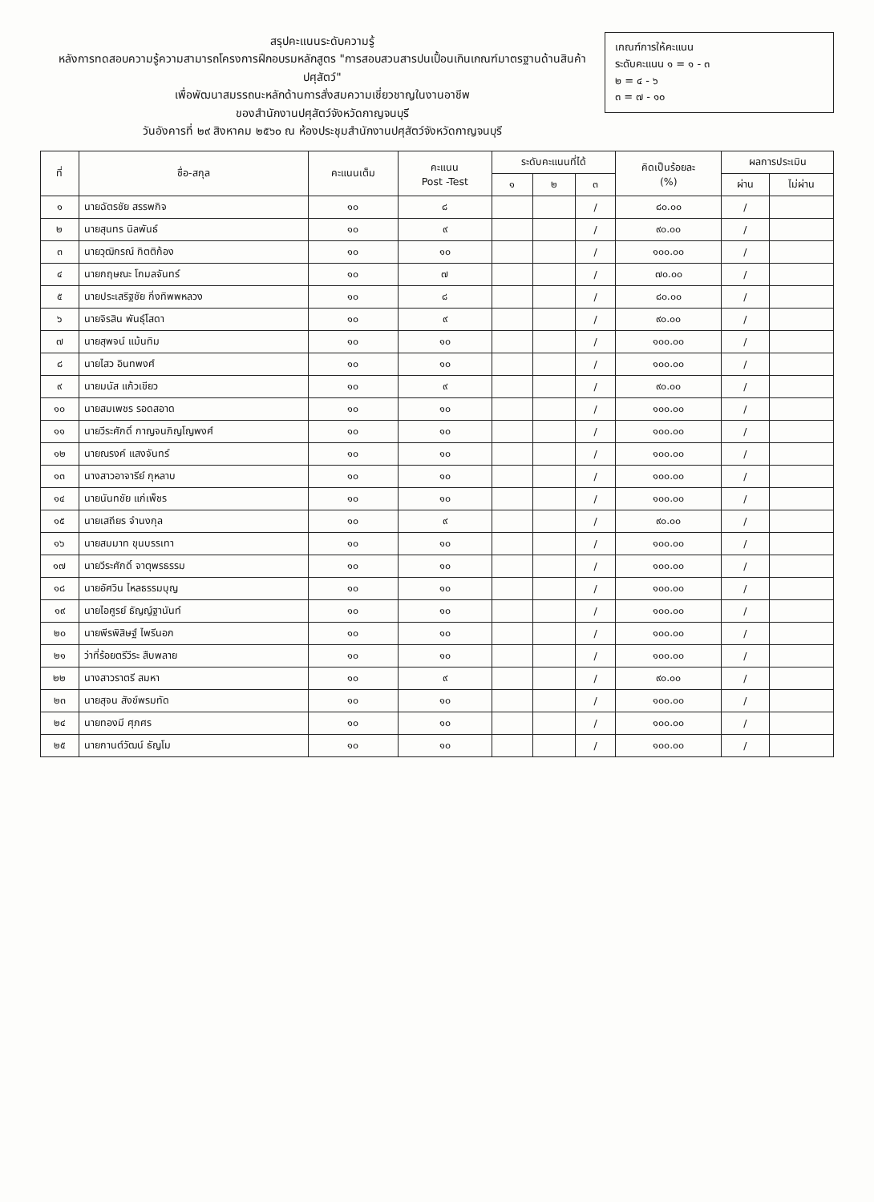สรุปคะแนนระดับความรู้
หลังการทดสอบความรู้ความสามารถโครงการฝึกอบรมหลักสูตร "การสอบสวนสารปนเปื้อนเกินเกณฑ์มาตรฐานด้านสินค้าปศุสัตว์"
เพื่อพัฒนาสมรรถนะหลักด้านการสั่งสมความเชี่ยวชาญในงานอาชีพ
ของสำนักงานปศุสัตว์จังหวัดกาญจนบุรี
วันอังคารที่ ๒๙ สิงหาคม ๒๕๖๐ ณ ห้องประชุมสำนักงานปศุสัตว์จังหวัดกาญจนบุรี
เกณฑ์การให้คะแนน
ระดับคะแนน ๑ = ๑ - ๓
๒ = ๔ - ๖
๓ = ๗ - ๑๐
| ที่ | ชื่อ-สกุล | คะแนนเต็ม | คะแนน Post -Test | ระดับคะแนนที่ได้ | | | คิดเป็นร้อยละ (%) | ผลการประเมิน | |
| --- | --- | --- | --- | --- | --- | --- | --- | --- | --- |
| | | | | ๑ | ๒ | ๓ | | ผ่าน | ไม่ผ่าน |
| ๑ | นายฉัตรชัย สรรพกิจ | ๑๐ | ๘ | | | / | ๘๐.๐๐ | / | |
| ๒ | นายสุนทร นิลพันธ์ | ๑๐ | ๙ | | | / | ๙๐.๐๐ | / | |
| ๓ | นายวุฒิกรณ์ กิตติก้อง | ๑๐ | ๑๐ | | | / | ๑๐๐.๐๐ | / | |
| ๔ | นายกฤษณะ โกมลจันทร์ | ๑๐ | ๗ | | | / | ๗๐.๐๐ | / | |
| ๕ | นายประเสริฐชัย กิ่งทิพพหลวง | ๑๐ | ๘ | | | / | ๘๐.๐๐ | / | |
| ๖ | นายจิรสิน พันธุ์โสดา | ๑๐ | ๙ | | | / | ๙๐.๐๐ | / | |
| ๗ | นายสุพจน์ แม้นทิม | ๑๐ | ๑๐ | | | / | ๑๐๐.๐๐ | / | |
| ๘ | นายไสว อินทพงศ์ | ๑๐ | ๑๐ | | | / | ๑๐๐.๐๐ | / | |
| ๙ | นายมนัส แก้วเขียว | ๑๐ | ๙ | | | / | ๙๐.๐๐ | / | |
| ๑๐ | นายสมเพชร รอดสอาด | ๑๐ | ๑๐ | | | / | ๑๐๐.๐๐ | / | |
| ๑๑ | นายวีระศักดิ์ กาญจนภิญโญพงศ์ | ๑๐ | ๑๐ | | | / | ๑๐๐.๐๐ | / | |
| ๑๒ | นายณรงค์ แสงจันทร์ | ๑๐ | ๑๐ | | | / | ๑๐๐.๐๐ | / | |
| ๑๓ | นางสาวอาจารีย์ กุหลาบ | ๑๐ | ๑๐ | | | / | ๑๐๐.๐๐ | / | |
| ๑๔ | นายนันทชัย แก่เพ็ชร | ๑๐ | ๑๐ | | | / | ๑๐๐.๐๐ | / | |
| ๑๕ | นายเสถียร จำนงกุล | ๑๐ | ๙ | | | / | ๙๐.๐๐ | / | |
| ๑๖ | นายสมมาท ขุนบรรเทา | ๑๐ | ๑๐ | | | / | ๑๐๐.๐๐ | / | |
| ๑๗ | นายวีระศักดิ์ จาตุพรธรรม | ๑๐ | ๑๐ | | | / | ๑๐๐.๐๐ | / | |
| ๑๘ | นายอัศวิน ไหลธรรมบุญ | ๑๐ | ๑๐ | | | / | ๑๐๐.๐๐ | / | |
| ๑๙ | นายไอศูรย์ ธัญญ์ฐานันท์ | ๑๐ | ๑๐ | | | / | ๑๐๐.๐๐ | / | |
| ๒๐ | นายพีรพิสิษฐ์ ไพรีนอก | ๑๐ | ๑๐ | | | / | ๑๐๐.๐๐ | / | |
| ๒๑ | ว่าที่ร้อยตรีวีระ สืบพลาย | ๑๐ | ๑๐ | | | / | ๑๐๐.๐๐ | / | |
| ๒๒ | นางสาวราตรี สมหา | ๑๐ | ๙ | | | / | ๙๐.๐๐ | / | |
| ๒๓ | นายสุจน สังข์พรมทัด | ๑๐ | ๑๐ | | | / | ๑๐๐.๐๐ | / | |
| ๒๔ | นายทองมี ศุภศร | ๑๐ | ๑๐ | | | / | ๑๐๐.๐๐ | / | |
| ๒๕ | นายกานต์วัฒน์ ธัญโม | ๑๐ | ๑๐ | | | / | ๑๐๐.๐๐ | / | |